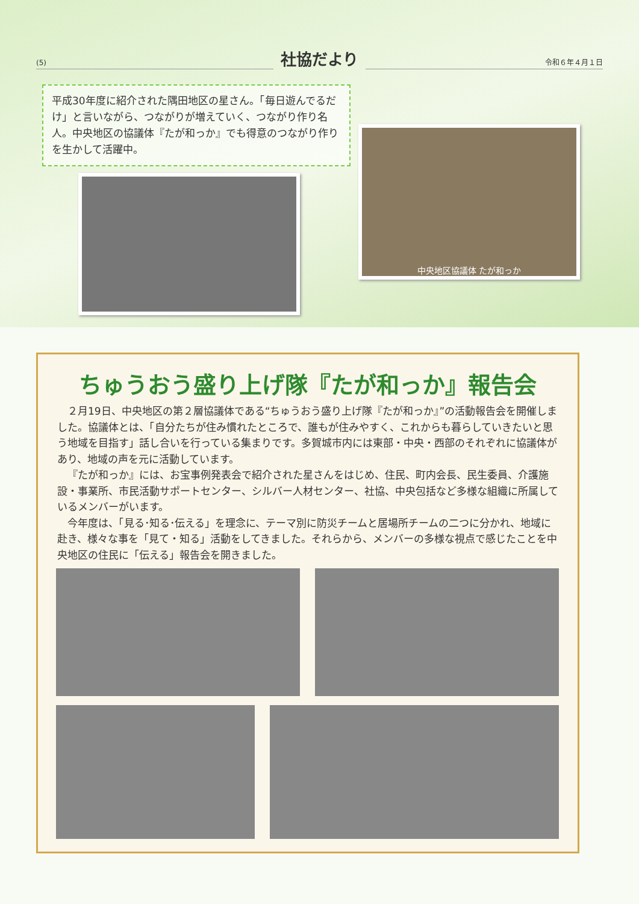(5)
社協だより
令和６年４月１日
平成30年度に紹介された隅田地区の星さん。「毎日遊んでるだけ」と言いながら、つながりが増えていく、つながり作り名人。中央地区の協議体『たが和っか』でも得意のつながり作りを生かして活躍中。
中央地区協議体 たが和っか
ちゅうおう盛り上げ隊『たが和っか』報告会
２月19日、中央地区の第２層協議体である“ちゅうおう盛り上げ隊『たが和っか』”の活動報告会を開催しました。協議体とは、「自分たちが住み慣れたところで、誰もが住みやすく、これからも暮らしていきたいと思う地域を目指す」話し合いを行っている集まりです。多賀城市内には東部・中央・西部のそれぞれに協議体があり、地域の声を元に活動しています。
『たが和っか』には、お宝事例発表会で紹介された星さんをはじめ、住民、町内会長、民生委員、介護施設・事業所、市民活動サポートセンター、シルバー人材センター、社協、中央包括など多様な組織に所属しているメンバーがいます。
今年度は、「見る･知る･伝える」を理念に、テーマ別に防災チームと居場所チームの二つに分かれ、地域に赴き、様々な事を「見て・知る」活動をしてきました。それらから、メンバーの多様な視点で感じたことを中央地区の住民に「伝える」報告会を開きました。